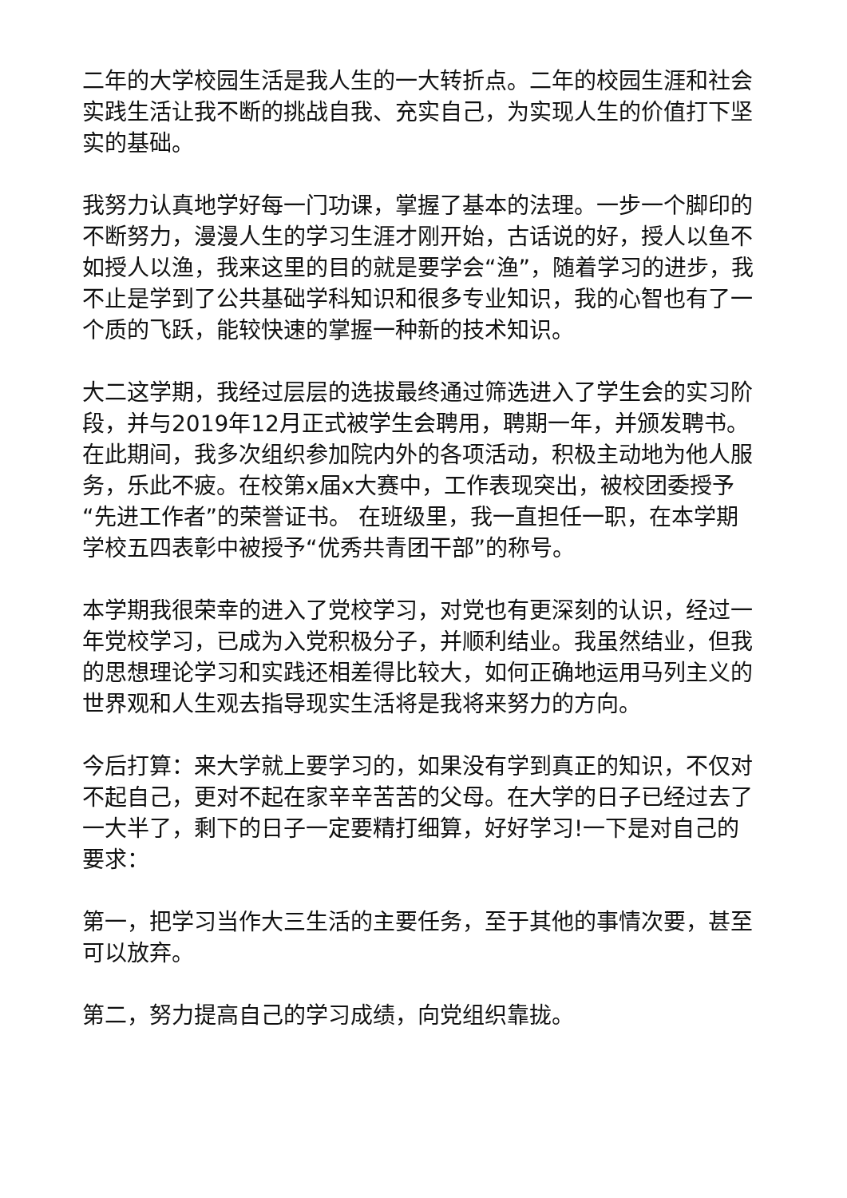二年的大学校园生活是我人生的一大转折点。二年的校园生涯和社会实践生活让我不断的挑战自我、充实自己，为实现人生的价值打下坚实的基础。
我努力认真地学好每一门功课，掌握了基本的法理。一步一个脚印的不断努力，漫漫人生的学习生涯才刚开始，古话说的好，授人以鱼不如授人以渔，我来这里的目的就是要学会“渔”，随着学习的进步，我不止是学到了公共基础学科知识和很多专业知识，我的心智也有了一个质的飞跃，能较快速的掌握一种新的技术知识。
大二这学期，我经过层层的选拔最终通过筛选进入了学生会的实习阶段，并与2019年12月正式被学生会聘用，聘期一年，并颁发聘书。在此期间，我多次组织参加院内外的各项活动，积极主动地为他人服务，乐此不疲。在校第x届x大赛中，工作表现突出，被校团委授予“先进工作者”的荣誉证书。 在班级里，我一直担任一职，在本学期学校五四表彰中被授予“优秀共青团干部”的称号。
本学期我很荣幸的进入了党校学习，对党也有更深刻的认识，经过一年党校学习，已成为入党积极分子，并顺利结业。我虽然结业，但我的思想理论学习和实践还相差得比较大，如何正确地运用马列主义的世界观和人生观去指导现实生活将是我将来努力的方向。
今后打算：来大学就上要学习的，如果没有学到真正的知识，不仅对不起自己，更对不起在家辛辛苦苦的父母。在大学的日子已经过去了一大半了，剩下的日子一定要精打细算，好好学习!一下是对自己的要求：
第一，把学习当作大三生活的主要任务，至于其他的事情次要，甚至可以放弃。
第二，努力提高自己的学习成绩，向党组织靠拢。